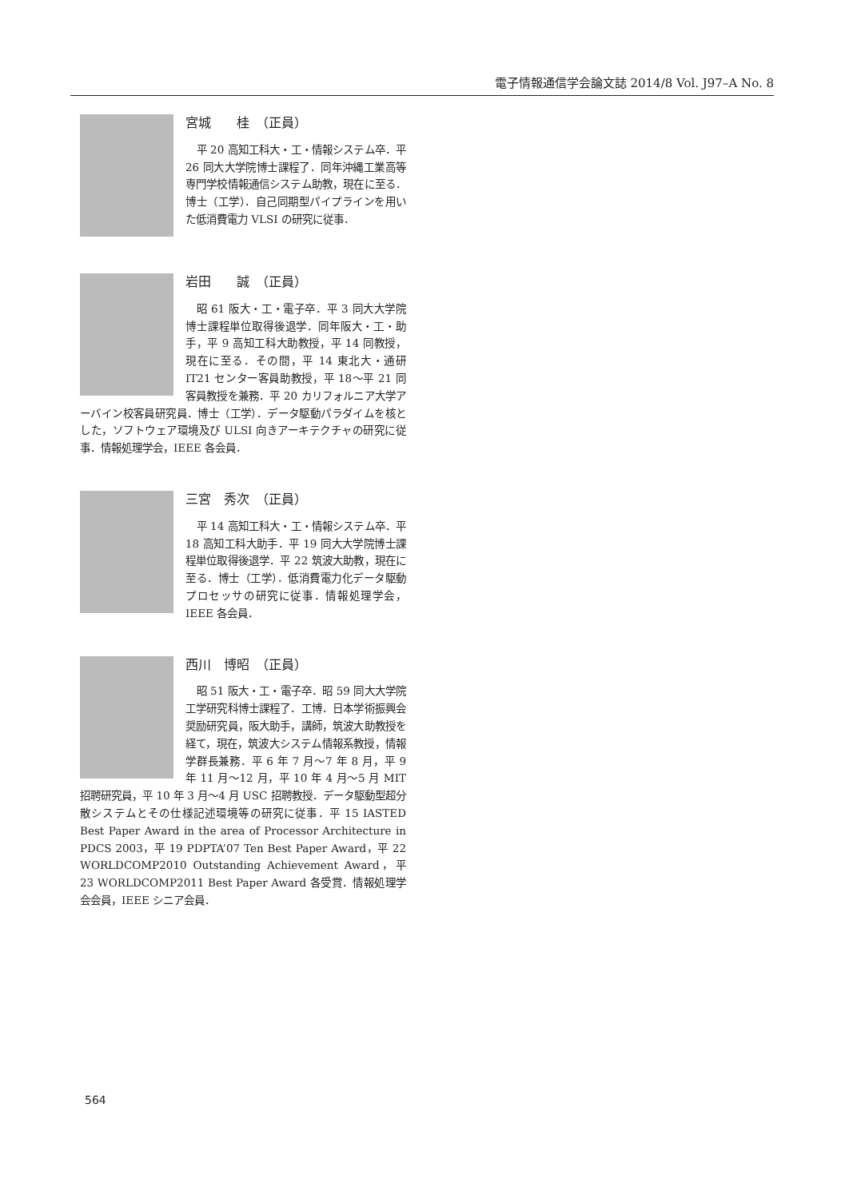電子情報通信学会論文誌 2014/8 Vol. J97–A No. 8
宮城　　桂　（正員）
平 20 高知工科大・工・情報システム卒．平 26 同大大学院博士課程了．同年沖縄工業高等専門学校情報通信システム助教，現在に至る．博士（工学）．自己同期型パイプラインを用いた低消費電力 VLSI の研究に従事．
岩田　　誠　（正員）
昭 61 阪大・工・電子卒．平 3 同大大学院博士課程単位取得後退学．同年阪大・工・助手，平 9 高知工科大助教授，平 14 同教授，現在に至る．その間，平 14 東北大・通研 IT21 センター客員助教授，平 18〜平 21 同客員教授を兼務．平 20 カリフォルニア大学アーバイン校客員研究員．博士（工学）．データ駆動パラダイムを核とした，ソフトウェア環境及び ULSI 向きアーキテクチャの研究に従事．情報処理学会，IEEE 各会員．
三宮　秀次　（正員）
平 14 高知工科大・工・情報システム卒．平 18 高知工科大助手．平 19 同大大学院博士課程単位取得後退学．平 22 筑波大助教，現在に至る．博士（工学）．低消費電力化データ駆動プロセッサの研究に従事．情報処理学会，IEEE 各会員．
西川　博昭　（正員）
昭 51 阪大・工・電子卒．昭 59 同大大学院工学研究科博士課程了．工博．日本学術振興会奨励研究員，阪大助手，講師，筑波大助教授を経て，現在，筑波大システム情報系教授，情報学群長兼務．平 6 年 7 月〜7 年 8 月，平 9 年 11 月〜12 月，平 10 年 4 月〜5 月 MIT 招聘研究員，平 10 年 3 月〜4 月 USC 招聘教授．データ駆動型超分散システムとその仕様記述環境等の研究に従事．平 15 IASTED Best Paper Award in the area of Processor Architecture in PDCS 2003，平 19 PDPTA’07 Ten Best Paper Award，平 22 WORLDCOMP2010 Outstanding Achievement Award，平 23 WORLDCOMP2011 Best Paper Award 各受賞．情報処理学会会員，IEEE シニア会員．
564